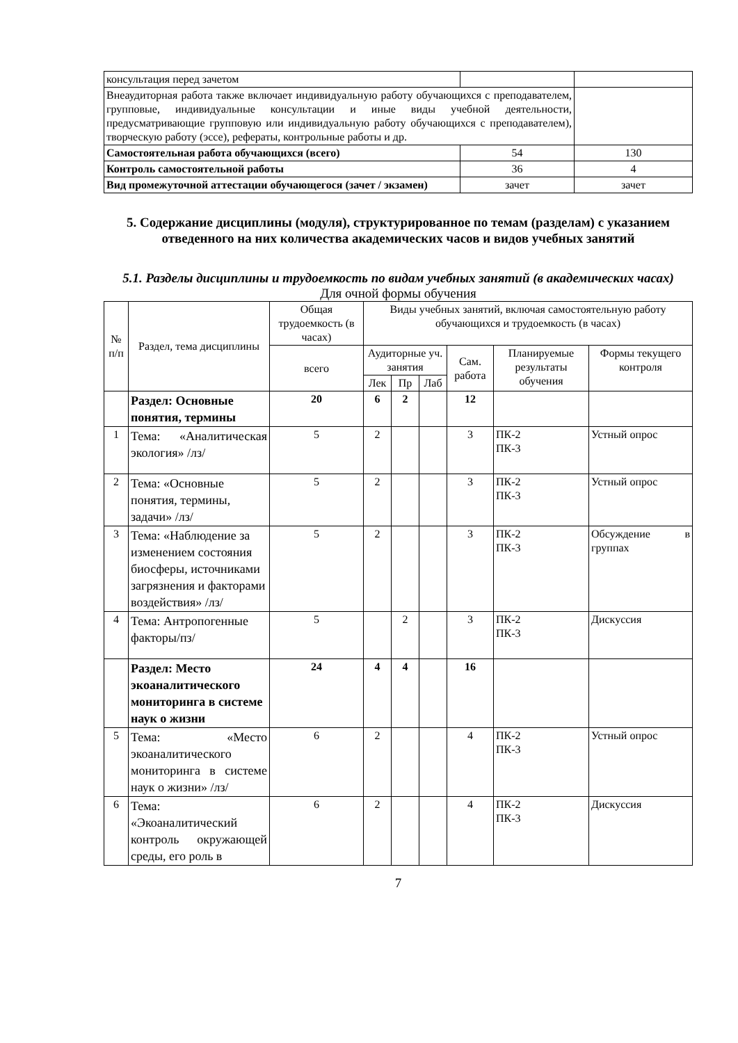| консультация перед зачетом | | |
| Внеаудиторная работа также включает индивидуальную работу обучающихся с преподавателем, групповые, индивидуальные консультации и иные виды учебной деятельности, предусматривающие групповую или индивидуальную работу обучающихся с преподавателем), творческую работу (эссе), рефераты, контрольные работы и др. | | |
| Самостоятельная работа обучающихся (всего) | 54 | 130 |
| Контроль самостоятельной работы | 36 | 4 |
| Вид промежуточной аттестации обучающегося (зачет / экзамен) | зачет | зачет |
5. Содержание дисциплины (модуля), структурированное по темам (разделам) с указанием отведенного на них количества академических часов и видов учебных занятий
5.1. Разделы дисциплины и трудоемкость по видам учебных занятий (в академических часах)
Для очной формы обучения
| № п/п | Раздел, тема дисциплины | Общая трудоемкость (в часах) | Виды учебных занятий, включая самостоятельную работу обучающихся и трудоемкость (в часах) | | | | | |
| | | всего | Аудиторные уч. занятия | | | Сам. работа | Планируемые результаты обучения | Формы текущего контроля |
| | | | Лек | Пр | Лаб | | | |
| | Раздел: Основные понятия, термины | 20 | 6 | 2 | | 12 | | |
| 1 | Тема: «Аналитическая экология» /лз/ | 5 | 2 | | | 3 | ПК-2 ПК-3 | Устный опрос |
| 2 | Тема: «Основные понятия, термины, задачи» /лз/ | 5 | 2 | | | 3 | ПК-2 ПК-3 | Устный опрос |
| 3 | Тема: «Наблюдение за изменением состояния биосферы, источниками загрязнения и факторами воздействия» /лз/ | 5 | 2 | | | 3 | ПК-2 ПК-3 | Обсуждение в группах |
| 4 | Тема: Антропогенные факторы/пз/ | 5 | | 2 | | 3 | ПК-2 ПК-3 | Дискуссия |
| | Раздел: Место экоаналитического мониторинга в системе наук о жизни | 24 | 4 | 4 | | 16 | | |
| 5 | Тема: «Место экоаналитического мониторинга в системе наук о жизни» /лз/ | 6 | 2 | | | 4 | ПК-2 ПК-3 | Устный опрос |
| 6 | Тема: «Экоаналитический контроль окружающей среды, его роль в | 6 | 2 | | | 4 | ПК-2 ПК-3 | Дискуссия |
7